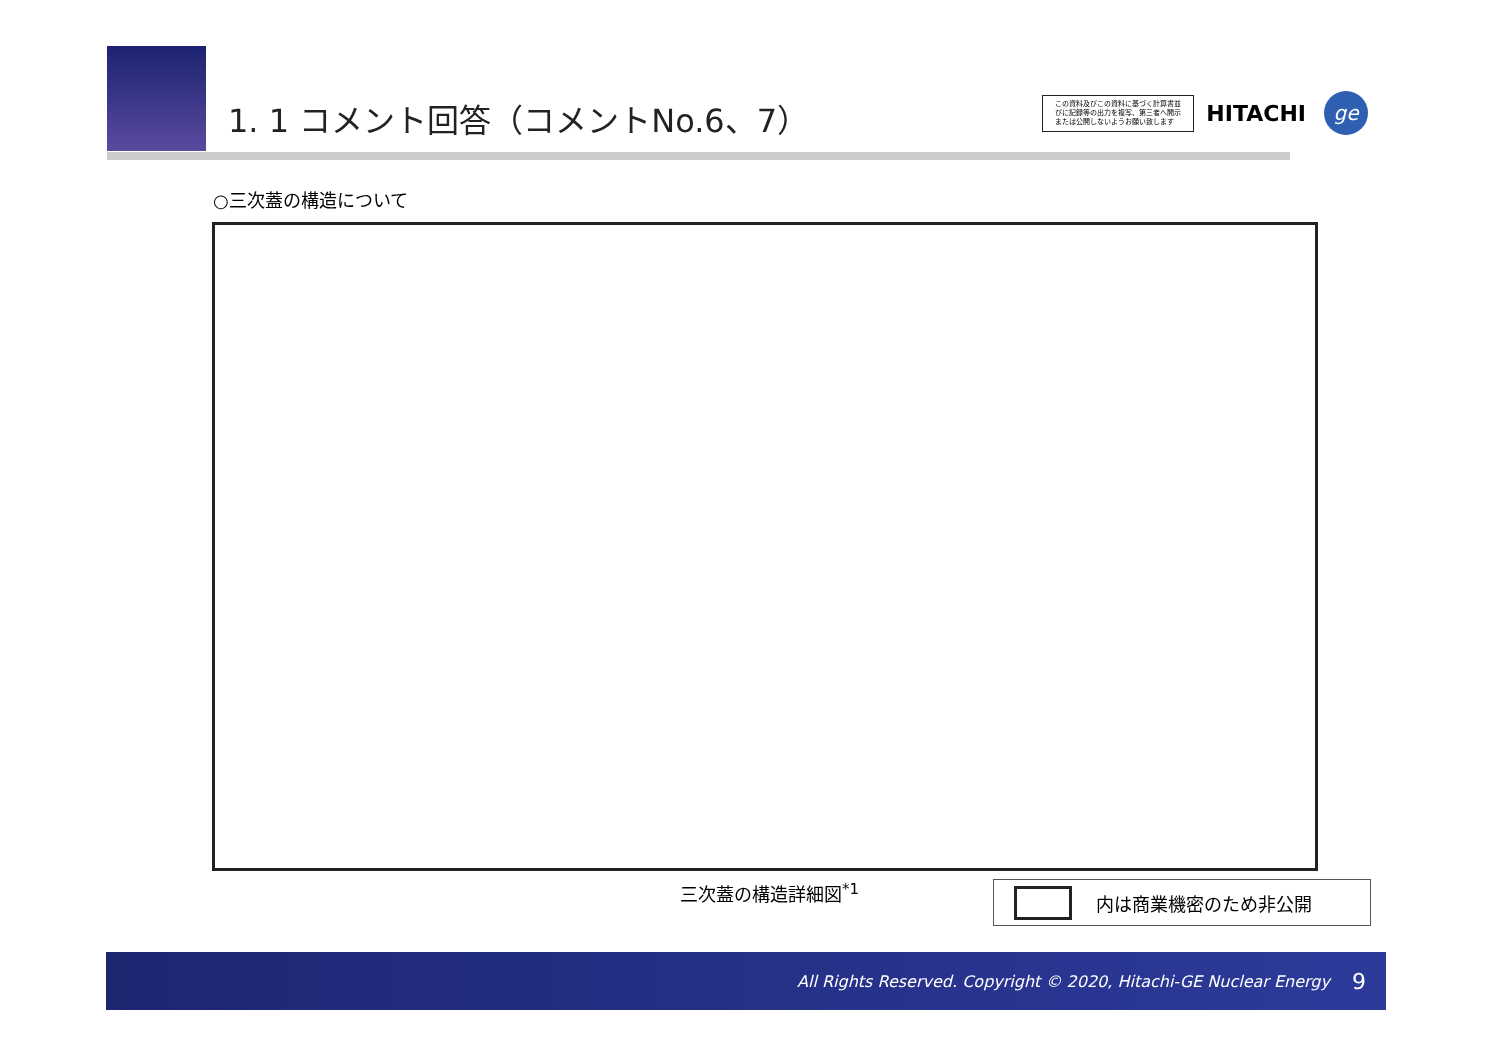1. 1 コメント回答（コメントNo.6、7）
この資料及びこの資料に基づく計算書並びに記録等の出力を複写、第三者へ開示または公開しないようお願い致します
HITACHI
ge
○三次蓋の構造について
三次蓋の構造詳細図<sup>*1</sup> 内は商業機密のため非公開
All Rights Reserved. Copyright © 2020, Hitachi-GE Nuclear Energy 9